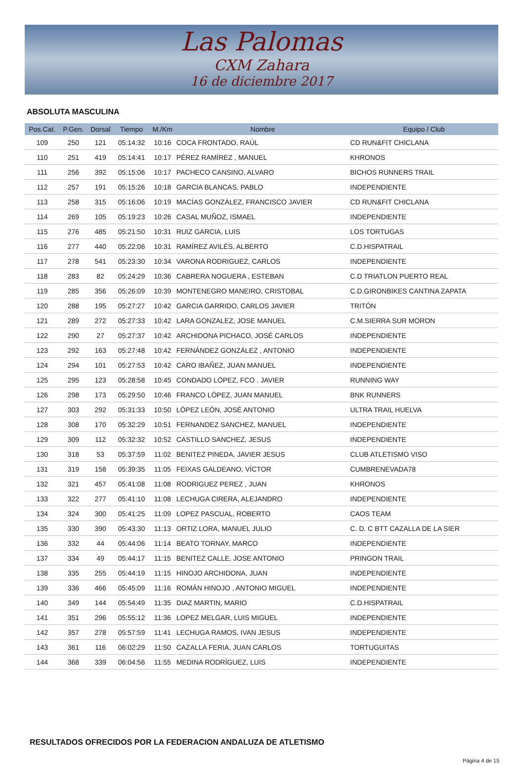Las Palomas
CXM Zahara
16 de diciembre 2017
ABSOLUTA MASCULINA
| Pos.Cat. | P.Gen. | Dorsal | Tiempo | M./Km | Nombre | Equipo / Club |
| --- | --- | --- | --- | --- | --- | --- |
| 109 | 250 | 121 | 05:14:32 | 10:16 | COCA FRONTADO, RAÚL | CD RUN&FIT CHICLANA |
| 110 | 251 | 419 | 05:14:41 | 10:17 | PÉREZ RAMÍREZ , MANUEL | KHRONOS |
| 111 | 256 | 392 | 05:15:06 | 10:17 | PACHECO CANSINO, ALVARO | BICHOS RUNNERS TRAIL |
| 112 | 257 | 191 | 05:15:26 | 10:18 | GARCIA BLANCAS, PABLO | INDEPENDIENTE |
| 113 | 258 | 315 | 05:16:06 | 10:19 | MACÍAS GONZÁLEZ, FRANCISCO JAVIER | CD RUN&FIT CHICLANA |
| 114 | 269 | 105 | 05:19:23 | 10:26 | CASAL MUÑOZ, ISMAEL | INDEPENDIENTE |
| 115 | 276 | 485 | 05:21:50 | 10:31 | RUIZ GARCIA, LUIS | LOS TORTUGAS |
| 116 | 277 | 440 | 05:22:06 | 10:31 | RAMÍREZ AVILÉS, ALBERTO | C.D.HISPATRAIL |
| 117 | 278 | 541 | 05:23:30 | 10:34 | VARONA RODRIGUEZ, CARLOS | INDEPENDIENTE |
| 118 | 283 | 82 | 05:24:29 | 10:36 | CABRERA NOGUERA , ESTEBAN | C.D TRIATLON PUERTO REAL |
| 119 | 285 | 356 | 05:26:09 | 10:39 | MONTENEGRO MANEIRO, CRISTOBAL | C.D.GIRONBIKES CANTINA ZAPATA |
| 120 | 288 | 195 | 05:27:27 | 10:42 | GARCIA GARRIDO, CARLOS JAVIER | TRITÓN |
| 121 | 289 | 272 | 05:27:33 | 10:42 | LARA GONZALEZ, JOSE MANUEL | C.M.SIERRA SUR MORON |
| 122 | 290 | 27 | 05:27:37 | 10:42 | ARCHIDONA PICHACO, JOSÉ CARLOS | INDEPENDIENTE |
| 123 | 292 | 163 | 05:27:48 | 10:42 | FERNÁNDEZ GONZÁLEZ , ANTONIO | INDEPENDIENTE |
| 124 | 294 | 101 | 05:27:53 | 10:42 | CARO IBAÑEZ, JUAN MANUEL | INDEPENDIENTE |
| 125 | 295 | 123 | 05:28:58 | 10:45 | CONDADO LÓPEZ, FCO . JAVIER | RUNNING WAY |
| 126 | 298 | 173 | 05:29:50 | 10:46 | FRANCO LÓPEZ, JUAN MANUEL | BNK RUNNERS |
| 127 | 303 | 292 | 05:31:33 | 10:50 | LÓPEZ LEÓN, JOSÉ ANTONIO | ULTRA TRAIL HUELVA |
| 128 | 308 | 170 | 05:32:29 | 10:51 | FERNANDEZ SANCHEZ, MANUEL | INDEPENDIENTE |
| 129 | 309 | 112 | 05:32:32 | 10:52 | CASTILLO SANCHEZ, JESUS | INDEPENDIENTE |
| 130 | 318 | 53 | 05:37:59 | 11:02 | BENITEZ PINEDA, JAVIER JESUS | CLUB ATLETISMO VISO |
| 131 | 319 | 158 | 05:39:35 | 11:05 | FEIXAS GALDEANO, VÍCTOR | CUMBRENEVADA78 |
| 132 | 321 | 457 | 05:41:08 | 11:08 | RODRIGUEZ PEREZ , JUAN | KHRONOS |
| 133 | 322 | 277 | 05:41:10 | 11:08 | LECHUGA CIRERA, ALEJANDRO | INDEPENDIENTE |
| 134 | 324 | 300 | 05:41:25 | 11:09 | LOPEZ PASCUAL, ROBERTO | CAOS TEAM |
| 135 | 330 | 390 | 05:43:30 | 11:13 | ORTIZ LORA, MANUEL JULIO | C. D. C BTT CAZALLA DE LA SIER |
| 136 | 332 | 44 | 05:44:06 | 11:14 | BEATO TORNAY, MARCO | INDEPENDIENTE |
| 137 | 334 | 49 | 05:44:17 | 11:15 | BENITEZ CALLE, JOSE ANTONIO | PRINGON TRAIL |
| 138 | 335 | 255 | 05:44:19 | 11:15 | HINOJO ARCHIDONA, JUAN | INDEPENDIENTE |
| 139 | 336 | 466 | 05:45:09 | 11:16 | ROMÁN HINOJO , ANTONIO MIGUEL | INDEPENDIENTE |
| 140 | 349 | 144 | 05:54:49 | 11:35 | DIAZ MARTIN, MARIO | C.D.HISPATRAIL |
| 141 | 351 | 296 | 05:55:12 | 11:36 | LOPEZ MELGAR, LUIS MIGUEL | INDEPENDIENTE |
| 142 | 357 | 278 | 05:57:59 | 11:41 | LECHUGA RAMOS, IVAN JESUS | INDEPENDIENTE |
| 143 | 361 | 116 | 06:02:29 | 11:50 | CAZALLA FERIA, JUAN CARLOS | TORTUGUITAS |
| 144 | 368 | 339 | 06:04:56 | 11:55 | MEDINA RODRÍGUEZ, LUIS | INDEPENDIENTE |
RESULTADOS OFRECIDOS POR LA FEDERACION ANDALUZA DE ATLETISMO
Página 4 de 15